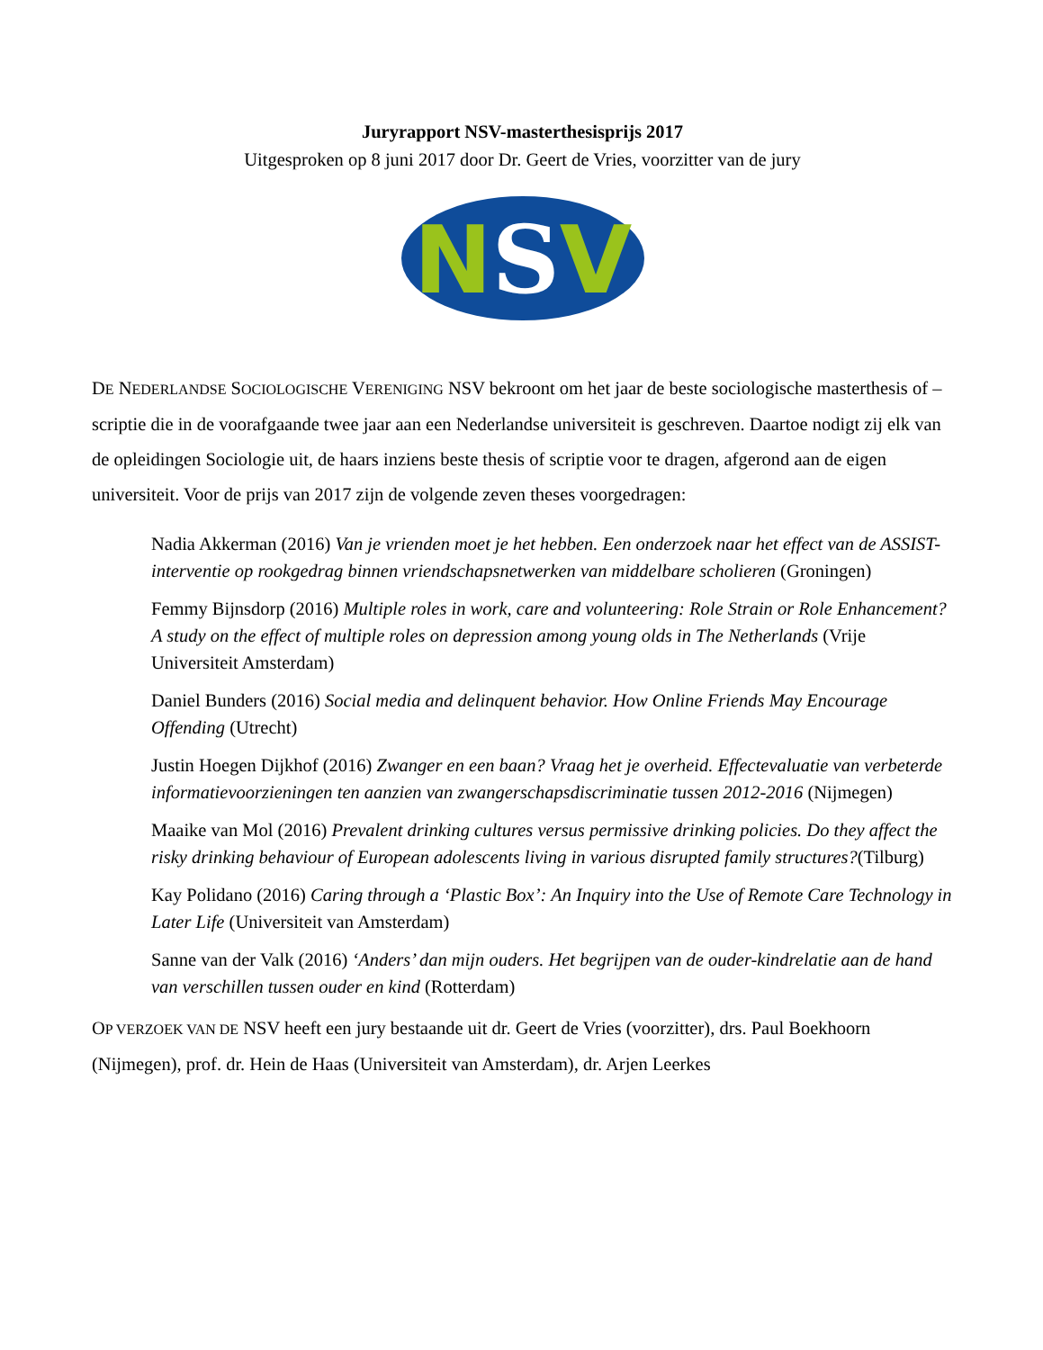Juryrapport NSV-masterthesisprijs 2017
Uitgesproken op 8 juni 2017 door Dr. Geert de Vries, voorzitter van de jury
NSV
DE NEDERLANDSE SOCIOLOGISCHE VERENIGING NSV bekroont om het jaar de beste sociologische masterthesis of –scriptie die in de voorafgaande twee jaar aan een Nederlandse universiteit is geschreven. Daartoe nodigt zij elk van de opleidingen Sociologie uit, de haars inziens beste thesis of scriptie voor te dragen, afgerond aan de eigen universiteit. Voor de prijs van 2017 zijn de volgende zeven theses voorgedragen:
Nadia Akkerman (2016) Van je vrienden moet je het hebben. Een onderzoek naar het effect van de ASSIST-interventie op rookgedrag binnen vriendschapsnetwerken van middelbare scholieren (Groningen)
Femmy Bijnsdorp (2016) Multiple roles in work, care and volunteering: Role Strain or Role Enhancement? A study on the effect of multiple roles on depression among young olds in The Netherlands (Vrije Universiteit Amsterdam)
Daniel Bunders (2016) Social media and delinquent behavior. How Online Friends May Encourage Offending (Utrecht)
Justin Hoegen Dijkhof (2016) Zwanger en een baan? Vraag het je overheid. Effectevaluatie van verbeterde informatievoorzieningen ten aanzien van zwangerschapsdiscriminatie tussen 2012-2016 (Nijmegen)
Maaike van Mol (2016) Prevalent drinking cultures versus permissive drinking policies. Do they affect the risky drinking behaviour of European adolescents living in various disrupted family structures?(Tilburg)
Kay Polidano (2016) Caring through a ‘Plastic Box’: An Inquiry into the Use of Remote Care Technology in Later Life (Universiteit van Amsterdam)
Sanne van der Valk (2016) ‘Anders’ dan mijn ouders. Het begrijpen van de ouder-kindrelatie aan de hand van verschillen tussen ouder en kind (Rotterdam)
OP VERZOEK VAN DE NSV heeft een jury bestaande uit dr. Geert de Vries (voorzitter), drs. Paul Boekhoorn (Nijmegen), prof. dr. Hein de Haas (Universiteit van Amsterdam), dr. Arjen Leerkes